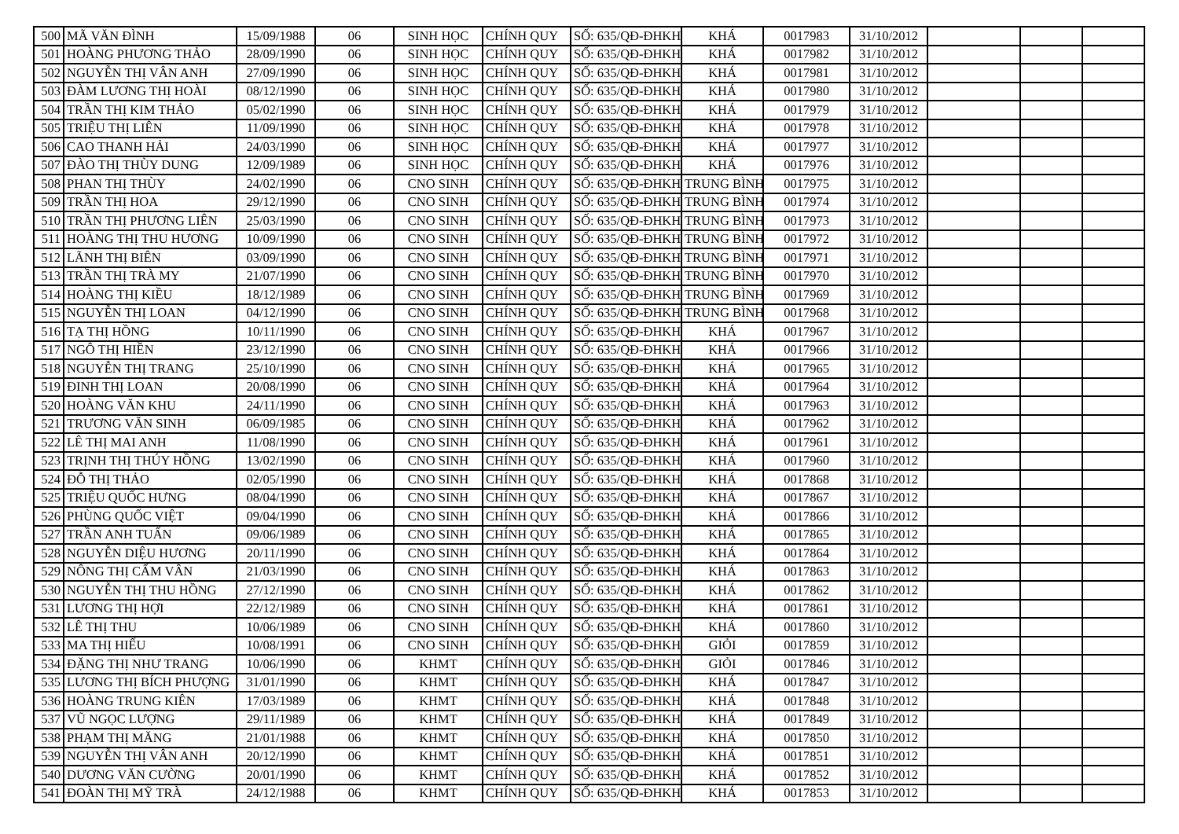| 500 | MÃ VĂN ĐÌNH | 15/09/1988 | 06 | SINH HỌC | CHÍNH QUY | SỐ: 635/QĐ-ĐHKH | KHÁ | 0017983 | 31/10/2012 | | | |
| 501 | HOÀNG PHƯƠNG THẢO | 28/09/1990 | 06 | SINH HỌC | CHÍNH QUY | SỐ: 635/QĐ-ĐHKH | KHÁ | 0017982 | 31/10/2012 | | | |
| 502 | NGUYỄN THỊ VÂN ANH | 27/09/1990 | 06 | SINH HỌC | CHÍNH QUY | SỐ: 635/QĐ-ĐHKH | KHÁ | 0017981 | 31/10/2012 | | | |
| 503 | ĐÀM LƯƠNG THỊ HOÀI | 08/12/1990 | 06 | SINH HỌC | CHÍNH QUY | SỐ: 635/QĐ-ĐHKH | KHÁ | 0017980 | 31/10/2012 | | | |
| 504 | TRẦN THỊ KIM THẢO | 05/02/1990 | 06 | SINH HỌC | CHÍNH QUY | SỐ: 635/QĐ-ĐHKH | KHÁ | 0017979 | 31/10/2012 | | | |
| 505 | TRIỆU THỊ LIÊN | 11/09/1990 | 06 | SINH HỌC | CHÍNH QUY | SỐ: 635/QĐ-ĐHKH | KHÁ | 0017978 | 31/10/2012 | | | |
| 506 | CAO THANH HẢI | 24/03/1990 | 06 | SINH HỌC | CHÍNH QUY | SỐ: 635/QĐ-ĐHKH | KHÁ | 0017977 | 31/10/2012 | | | |
| 507 | ĐÀO THỊ THÙY DUNG | 12/09/1989 | 06 | SINH HỌC | CHÍNH QUY | SỐ: 635/QĐ-ĐHKH | KHÁ | 0017976 | 31/10/2012 | | | |
| 508 | PHAN THỊ THÙY | 24/02/1990 | 06 | CNO SINH | CHÍNH QUY | SỐ: 635/QĐ-ĐHKH | TRUNG BÌNH | 0017975 | 31/10/2012 | | | |
| 509 | TRẦN THỊ HOA | 29/12/1990 | 06 | CNO SINH | CHÍNH QUY | SỐ: 635/QĐ-ĐHKH | TRUNG BÌNH | 0017974 | 31/10/2012 | | | |
| 510 | TRẦN THỊ PHƯƠNG LIÊN | 25/03/1990 | 06 | CNO SINH | CHÍNH QUY | SỐ: 635/QĐ-ĐHKH | TRUNG BÌNH | 0017973 | 31/10/2012 | | | |
| 511 | HOÀNG THỊ THU HƯƠNG | 10/09/1990 | 06 | CNO SINH | CHÍNH QUY | SỐ: 635/QĐ-ĐHKH | TRUNG BÌNH | 0017972 | 31/10/2012 | | | |
| 512 | LÃNH THỊ BIÊN | 03/09/1990 | 06 | CNO SINH | CHÍNH QUY | SỐ: 635/QĐ-ĐHKH | TRUNG BÌNH | 0017971 | 31/10/2012 | | | |
| 513 | TRẦN THỊ TRÀ MY | 21/07/1990 | 06 | CNO SINH | CHÍNH QUY | SỐ: 635/QĐ-ĐHKH | TRUNG BÌNH | 0017970 | 31/10/2012 | | | |
| 514 | HOÀNG THỊ KIỀU | 18/12/1989 | 06 | CNO SINH | CHÍNH QUY | SỐ: 635/QĐ-ĐHKH | TRUNG BÌNH | 0017969 | 31/10/2012 | | | |
| 515 | NGUYỄN THỊ LOAN | 04/12/1990 | 06 | CNO SINH | CHÍNH QUY | SỐ: 635/QĐ-ĐHKH | TRUNG BÌNH | 0017968 | 31/10/2012 | | | |
| 516 | TẠ THỊ HỒNG | 10/11/1990 | 06 | CNO SINH | CHÍNH QUY | SỐ: 635/QĐ-ĐHKH | KHÁ | 0017967 | 31/10/2012 | | | |
| 517 | NGÔ THỊ HIỀN | 23/12/1990 | 06 | CNO SINH | CHÍNH QUY | SỐ: 635/QĐ-ĐHKH | KHÁ | 0017966 | 31/10/2012 | | | |
| 518 | NGUYỄN THỊ TRANG | 25/10/1990 | 06 | CNO SINH | CHÍNH QUY | SỐ: 635/QĐ-ĐHKH | KHÁ | 0017965 | 31/10/2012 | | | |
| 519 | ĐINH THỊ LOAN | 20/08/1990 | 06 | CNO SINH | CHÍNH QUY | SỐ: 635/QĐ-ĐHKH | KHÁ | 0017964 | 31/10/2012 | | | |
| 520 | HOÀNG VĂN KHU | 24/11/1990 | 06 | CNO SINH | CHÍNH QUY | SỐ: 635/QĐ-ĐHKH | KHÁ | 0017963 | 31/10/2012 | | | |
| 521 | TRƯƠNG VĂN SINH | 06/09/1985 | 06 | CNO SINH | CHÍNH QUY | SỐ: 635/QĐ-ĐHKH | KHÁ | 0017962 | 31/10/2012 | | | |
| 522 | LÊ THỊ MAI ANH | 11/08/1990 | 06 | CNO SINH | CHÍNH QUY | SỐ: 635/QĐ-ĐHKH | KHÁ | 0017961 | 31/10/2012 | | | |
| 523 | TRỊNH THỊ THÚY HỒNG | 13/02/1990 | 06 | CNO SINH | CHÍNH QUY | SỐ: 635/QĐ-ĐHKH | KHÁ | 0017960 | 31/10/2012 | | | |
| 524 | ĐỖ THỊ THẢO | 02/05/1990 | 06 | CNO SINH | CHÍNH QUY | SỐ: 635/QĐ-ĐHKH | KHÁ | 0017868 | 31/10/2012 | | | |
| 525 | TRIỆU QUỐC HƯNG | 08/04/1990 | 06 | CNO SINH | CHÍNH QUY | SỐ: 635/QĐ-ĐHKH | KHÁ | 0017867 | 31/10/2012 | | | |
| 526 | PHÙNG QUỐC VIỆT | 09/04/1990 | 06 | CNO SINH | CHÍNH QUY | SỐ: 635/QĐ-ĐHKH | KHÁ | 0017866 | 31/10/2012 | | | |
| 527 | TRẦN ANH TUẤN | 09/06/1989 | 06 | CNO SINH | CHÍNH QUY | SỐ: 635/QĐ-ĐHKH | KHÁ | 0017865 | 31/10/2012 | | | |
| 528 | NGUYỄN DIỆU HƯƠNG | 20/11/1990 | 06 | CNO SINH | CHÍNH QUY | SỐ: 635/QĐ-ĐHKH | KHÁ | 0017864 | 31/10/2012 | | | |
| 529 | NÔNG THỊ CẨM VÂN | 21/03/1990 | 06 | CNO SINH | CHÍNH QUY | SỐ: 635/QĐ-ĐHKH | KHÁ | 0017863 | 31/10/2012 | | | |
| 530 | NGUYỄN THỊ THU HỒNG | 27/12/1990 | 06 | CNO SINH | CHÍNH QUY | SỐ: 635/QĐ-ĐHKH | KHÁ | 0017862 | 31/10/2012 | | | |
| 531 | LƯƠNG THỊ HỢI | 22/12/1989 | 06 | CNO SINH | CHÍNH QUY | SỐ: 635/QĐ-ĐHKH | KHÁ | 0017861 | 31/10/2012 | | | |
| 532 | LÊ THỊ THU | 10/06/1989 | 06 | CNO SINH | CHÍNH QUY | SỐ: 635/QĐ-ĐHKH | KHÁ | 0017860 | 31/10/2012 | | | |
| 533 | MA THỊ HIẾU | 10/08/1991 | 06 | CNO SINH | CHÍNH QUY | SỐ: 635/QĐ-ĐHKH | GIỎI | 0017859 | 31/10/2012 | | | |
| 534 | ĐẶNG THỊ NHƯ TRANG | 10/06/1990 | 06 | KHMT | CHÍNH QUY | SỐ: 635/QĐ-ĐHKH | GIỎI | 0017846 | 31/10/2012 | | | |
| 535 | LƯƠNG THỊ BÍCH PHƯỢNG | 31/01/1990 | 06 | KHMT | CHÍNH QUY | SỐ: 635/QĐ-ĐHKH | KHÁ | 0017847 | 31/10/2012 | | | |
| 536 | HOÀNG TRUNG KIÊN | 17/03/1989 | 06 | KHMT | CHÍNH QUY | SỐ: 635/QĐ-ĐHKH | KHÁ | 0017848 | 31/10/2012 | | | |
| 537 | VŨ NGỌC LƯỢNG | 29/11/1989 | 06 | KHMT | CHÍNH QUY | SỐ: 635/QĐ-ĐHKH | KHÁ | 0017849 | 31/10/2012 | | | |
| 538 | PHẠM THỊ MĂNG | 21/01/1988 | 06 | KHMT | CHÍNH QUY | SỐ: 635/QĐ-ĐHKH | KHÁ | 0017850 | 31/10/2012 | | | |
| 539 | NGUYỄN THỊ VÂN ANH | 20/12/1990 | 06 | KHMT | CHÍNH QUY | SỐ: 635/QĐ-ĐHKH | KHÁ | 0017851 | 31/10/2012 | | | |
| 540 | DƯƠNG VĂN CƯỜNG | 20/01/1990 | 06 | KHMT | CHÍNH QUY | SỐ: 635/QĐ-ĐHKH | KHÁ | 0017852 | 31/10/2012 | | | |
| 541 | ĐOÀN THỊ MỸ TRÀ | 24/12/1988 | 06 | KHMT | CHÍNH QUY | SỐ: 635/QĐ-ĐHKH | KHÁ | 0017853 | 31/10/2012 | | | |